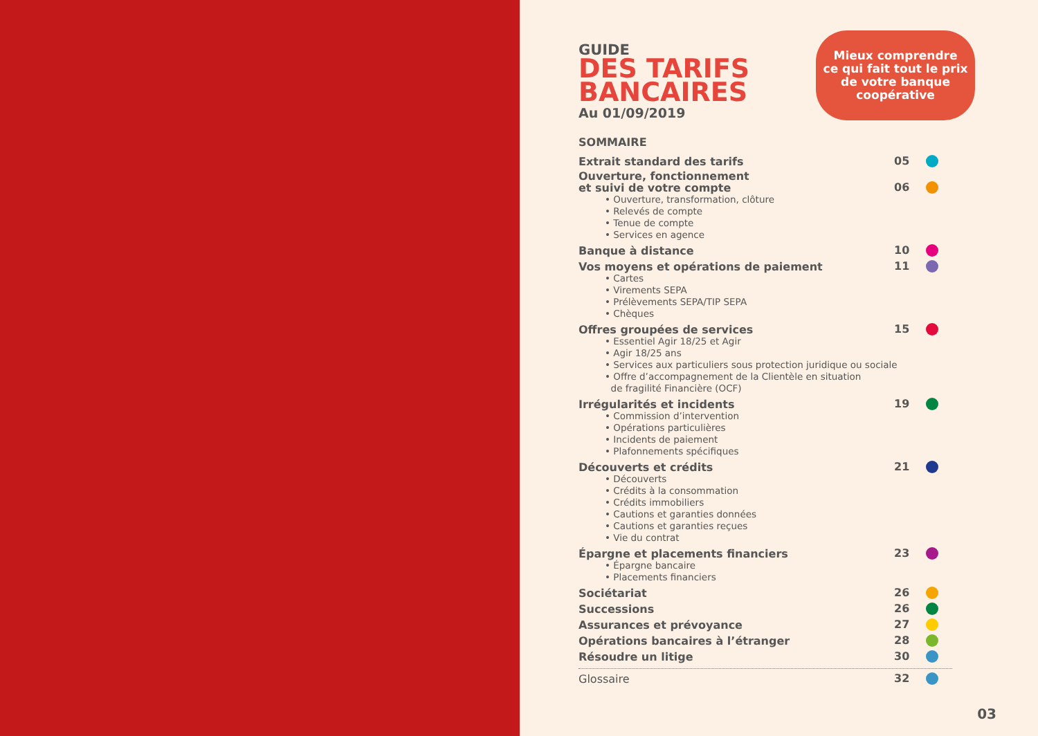GUIDE
DES TARIFS
BANCAIRES
Au 01/09/2019
Mieux comprendre
ce qui fait tout le prix
de votre banque
coopérative
SOMMAIRE
Extrait standard des tarifs 05
Ouverture, fonctionnement
et suivi de votre compte 06
• Ouverture, transformation, clôture
• Relevés de compte
• Tenue de compte
• Services en agence
Banque à distance 10
Vos moyens et opérations de paiement 11
• Cartes
• Virements SEPA
• Prélèvements SEPA/TIP SEPA
• Chèques
Offres groupées de services 15
• Essentiel Agir 18/25 et Agir
• Agir 18/25 ans
• Services aux particuliers sous protection juridique ou sociale
• Offre d’accompagnement de la Clientèle en situation
de fragilité Financière (OCF)
Irrégularités et incidents 19
• Commission d’intervention
• Opérations particulières
• Incidents de paiement
• Plafonnements spécifiques
Découverts et crédits 21
• Découverts
• Crédits à la consommation
• Crédits immobiliers
• Cautions et garanties données
• Cautions et garanties reçues
• Vie du contrat
Épargne et placements financiers 23
• Épargne bancaire
• Placements financiers
Sociétariat 26
Successions 26
Assurances et prévoyance 27
Opérations bancaires à l’étranger 28
Résoudre un litige 30
Glossaire 32
03